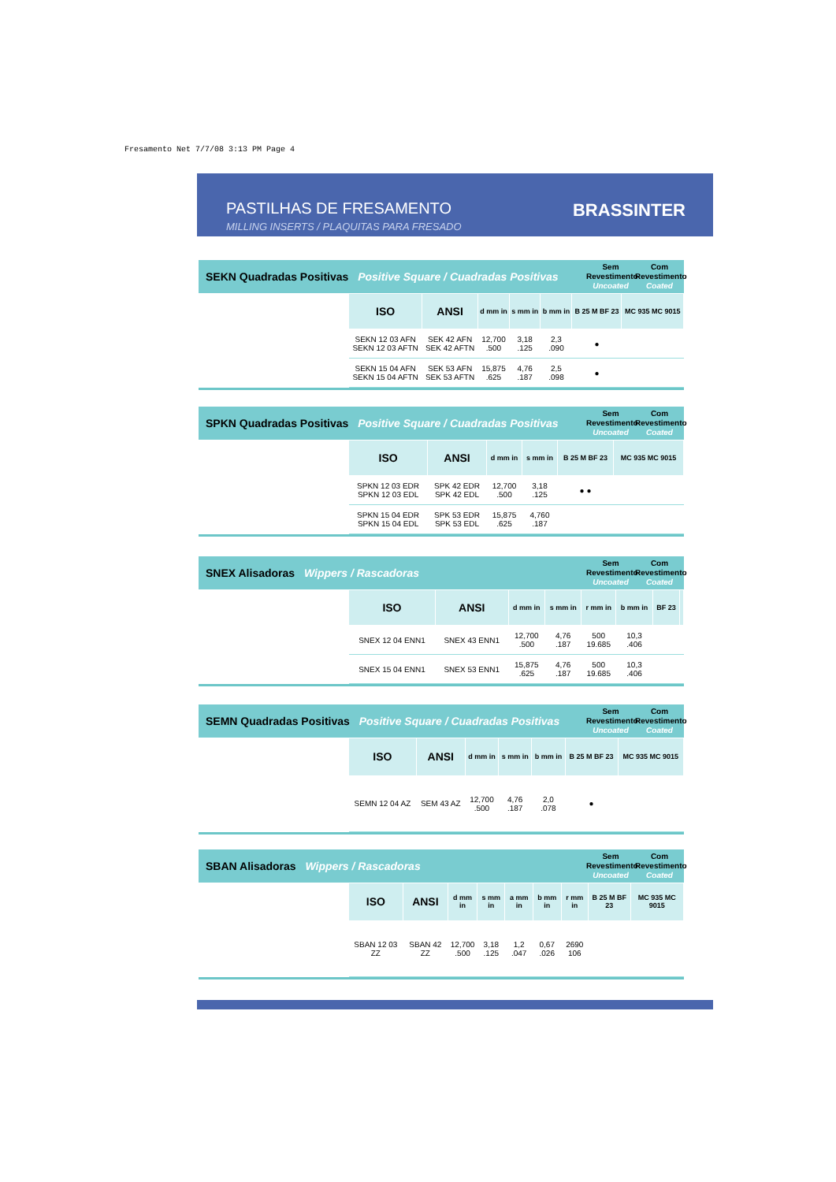Fresamento Net 7/7/08 3:13 PM Page 4
PASTILHAS DE FRESAMENTO
MILLING INSERTS / PLAQUITAS PARA FRESADO
BRASSINTER
SEKN Quadradas Positivas Positive Square / Cuadradas Positivas
Sem Revestimento
Uncoated
Com Revestimento
Coated
| ISO | ANSI | d mm in | s mm in | b mm in | B 25 M BF 23 | MC 935 MC 9015 |
| --- | --- | --- | --- | --- | --- | --- |
| SEKN 12 03 AFN SEKN 12 03 AFTN | SEK 42 AFN SEK 42 AFTN | 12,700 .500 | 3,18 .125 | 2,3 .090 | ● | |
| SEKN 15 04 AFN SEKN 15 04 AFTN | SEK 53 AFN SEK 53 AFTN | 15,875 .625 | 4,76 .187 | 2,5 .098 | ● | |
SPKN Quadradas Positivas Positive Square / Cuadradas Positivas
Sem Revestimento
Uncoated
Com Revestimento
Coated
| ISO | ANSI | d mm in | s mm in | B 25 M BF 23 | MC 935 MC 9015 |
| --- | --- | --- | --- | --- | --- |
| SPKN 12 03 EDR SPKN 12 03 EDL | SPK 42 EDR SPK 42 EDL | 12,700 .500 | 3,18 .125 | ● ● | |
| SPKN 15 04 EDR SPKN 15 04 EDL | SPK 53 EDR SPK 53 EDL | 15,875 .625 | 4,760 .187 | | |
SNEX Alisadoras Wippers / Rascadoras
Sem Revestimento
Uncoated
Com Revestimento
Coated
| ISO | ANSI | d mm in | s mm in | r mm in | b mm in | BF 23 | |
| --- | --- | --- | --- | --- | --- | --- | --- |
| SNEX 12 04 ENN1 | SNEX 43 ENN1 | 12,700 .500 | 4,76 .187 | 500 19.685 | 10,3 .406 | | |
| SNEX 15 04 ENN1 | SNEX 53 ENN1 | 15,875 .625 | 4,76 .187 | 500 19.685 | 10,3 .406 | | |
SEMN Quadradas Positivas Positive Square / Cuadradas Positivas
Sem Revestimento
Uncoated
Com Revestimento
Coated
| ISO | ANSI | d mm in | s mm in | b mm in | B 25 M BF 23 | MC 935 MC 9015 |
| --- | --- | --- | --- | --- | --- | --- |
| SEMN 12 04 AZ | SEM 43 AZ | 12,700 .500 | 4,76 .187 | 2,0 .078 | ● | |
SBAN Alisadoras Wippers / Rascadoras
Sem Revestimento
Uncoated
Com Revestimento
Coated
| ISO | ANSI | d mm in | s mm in | a mm in | b mm in | r mm in | B 25 M BF 23 | MC 935 MC 9015 |
| --- | --- | --- | --- | --- | --- | --- | --- | --- |
| SBAN 12 03 ZZ | SBAN 42 ZZ | 12,700 .500 | 3,18 .125 | 1,2 .047 | 0,67 .026 | 2690 106 | | |